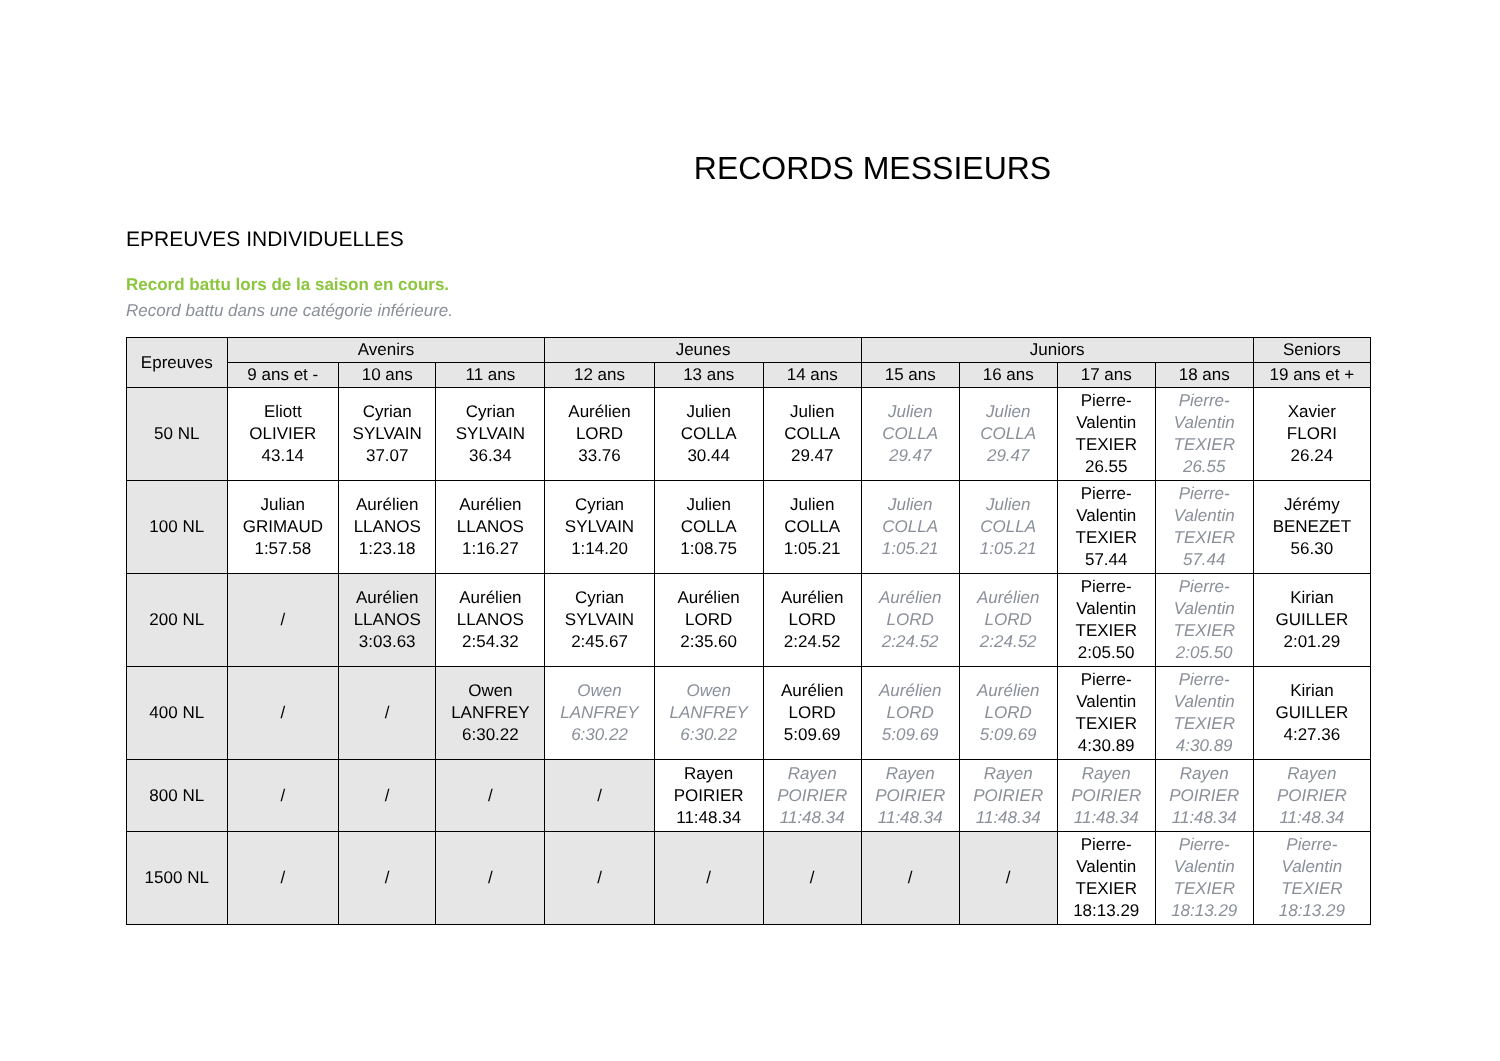RECORDS MESSIEURS
EPREUVES INDIVIDUELLES
Record battu lors de la saison en cours.
Record battu dans une catégorie inférieure.
| Epreuves | Avenirs | | | Jeunes | | | Juniors | | | | Seniors |
| --- | --- | --- | --- | --- | --- | --- | --- | --- | --- | --- | --- |
| | 9 ans et - | 10 ans | 11 ans | 12 ans | 13 ans | 14 ans | 15 ans | 16 ans | 17 ans | 18 ans | 19 ans et + |
| 50 NL | Eliott OLIVIER 43.14 | Cyrian SYLVAIN 37.07 | Cyrian SYLVAIN 36.34 | Aurélien LORD 33.76 | Julien COLLA 30.44 | Julien COLLA 29.47 | Julien COLLA 29.47 | Julien COLLA 29.47 | Pierre- Valentin TEXIER 26.55 | Pierre- Valentin TEXIER 26.55 | Xavier FLORI 26.24 |
| 100 NL | Julian GRIMAUD 1:57.58 | Aurélien LLANOS 1:23.18 | Aurélien LLANOS 1:16.27 | Cyrian SYLVAIN 1:14.20 | Julien COLLA 1:08.75 | Julien COLLA 1:05.21 | Julien COLLA 1:05.21 | Julien COLLA 1:05.21 | Pierre- Valentin TEXIER 57.44 | Pierre- Valentin TEXIER 57.44 | Jérémy BENEZET 56.30 |
| 200 NL | / | Aurélien LLANOS 3:03.63 | Aurélien LLANOS 2:54.32 | Cyrian SYLVAIN 2:45.67 | Aurélien LORD 2:35.60 | Aurélien LORD 2:24.52 | Aurélien LORD 2:24.52 | Aurélien LORD 2:24.52 | Pierre- Valentin TEXIER 2:05.50 | Pierre- Valentin TEXIER 2:05.50 | Kirian GUILLER 2:01.29 |
| 400 NL | / | / | Owen LANFREY 6:30.22 | Owen LANFREY 6:30.22 | Owen LANFREY 6:30.22 | Aurélien LORD 5:09.69 | Aurélien LORD 5:09.69 | Aurélien LORD 5:09.69 | Pierre- Valentin TEXIER 4:30.89 | Pierre- Valentin TEXIER 4:30.89 | Kirian GUILLER 4:27.36 |
| 800 NL | / | / | / | / | Rayen POIRIER 11:48.34 | Rayen POIRIER 11:48.34 | Rayen POIRIER 11:48.34 | Rayen POIRIER 11:48.34 | Rayen POIRIER 11:48.34 | Rayen POIRIER 11:48.34 | Rayen POIRIER 11:48.34 |
| 1500 NL | / | / | / | / | / | / | / | / | Pierre- Valentin TEXIER 18:13.29 | Pierre- Valentin TEXIER 18:13.29 | Pierre- Valentin TEXIER 18:13.29 |